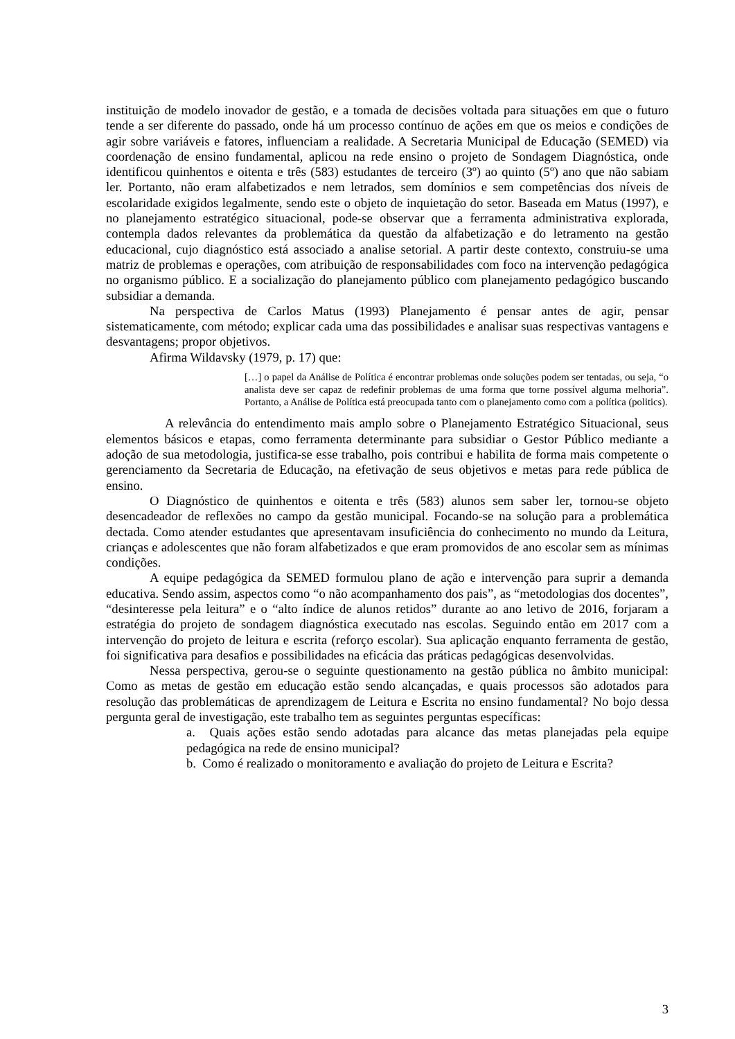instituição de modelo inovador de gestão, e a tomada de decisões voltada para situações em que o futuro tende a ser diferente do passado, onde há um processo contínuo de ações em que os meios e condições de agir sobre variáveis e fatores, influenciam a realidade. A Secretaria Municipal de Educação (SEMED) via coordenação de ensino fundamental, aplicou na rede ensino o projeto de Sondagem Diagnóstica, onde identificou quinhentos e oitenta e três (583) estudantes de terceiro (3º) ao quinto (5º) ano que não sabiam ler. Portanto, não eram alfabetizados e nem letrados, sem domínios e sem competências dos níveis de escolaridade exigidos legalmente, sendo este o objeto de inquietação do setor. Baseada em Matus (1997), e no planejamento estratégico situacional, pode-se observar que a ferramenta administrativa explorada, contempla dados relevantes da problemática da questão da alfabetização e do letramento na gestão educacional, cujo diagnóstico está associado a analise setorial. A partir deste contexto, construiu-se uma matriz de problemas e operações, com atribuição de responsabilidades com foco na intervenção pedagógica no organismo público. E a socialização do planejamento público com planejamento pedagógico buscando subsidiar a demanda.
Na perspectiva de Carlos Matus (1993) Planejamento é pensar antes de agir, pensar sistematicamente, com método; explicar cada uma das possibilidades e analisar suas respectivas vantagens e desvantagens; propor objetivos.
Afirma Wildavsky (1979, p. 17) que:
[…] o papel da Análise de Política é encontrar problemas onde soluções podem ser tentadas, ou seja, “o analista deve ser capaz de redefinir problemas de uma forma que torne possível alguma melhoria”. Portanto, a Análise de Política está preocupada tanto com o planejamento como com a política (politics).
A relevância do entendimento mais amplo sobre o Planejamento Estratégico Situacional, seus elementos básicos e etapas, como ferramenta determinante para subsidiar o Gestor Público mediante a adoção de sua metodologia, justifica-se esse trabalho, pois contribui e habilita de forma mais competente o gerenciamento da Secretaria de Educação, na efetivação de seus objetivos e metas para rede pública de ensino.
O Diagnóstico de quinhentos e oitenta e três (583) alunos sem saber ler, tornou-se objeto desencadeador de reflexões no campo da gestão municipal. Focando-se na solução para a problemática dectada. Como atender estudantes que apresentavam insuficiência do conhecimento no mundo da Leitura, crianças e adolescentes que não foram alfabetizados e que eram promovidos de ano escolar sem as mínimas condições.
A equipe pedagógica da SEMED formulou plano de ação e intervenção para suprir a demanda educativa. Sendo assim, aspectos como “o não acompanhamento dos pais”, as “metodologias dos docentes”, “desinteresse pela leitura” e o “alto índice de alunos retidos” durante ao ano letivo de 2016, forjaram a estratégia do projeto de sondagem diagnóstica executado nas escolas. Seguindo então em 2017 com a intervenção do projeto de leitura e escrita (reforço escolar). Sua aplicação enquanto ferramenta de gestão, foi significativa para desafios e possibilidades na eficácia das práticas pedagógicas desenvolvidas.
Nessa perspectiva, gerou-se o seguinte questionamento na gestão pública no âmbito municipal: Como as metas de gestão em educação estão sendo alcançadas, e quais processos são adotados para resolução das problemáticas de aprendizagem de Leitura e Escrita no ensino fundamental? No bojo dessa pergunta geral de investigação, este trabalho tem as seguintes perguntas específicas:
a. Quais ações estão sendo adotadas para alcance das metas planejadas pela equipe pedagógica na rede de ensino municipal?
b. Como é realizado o monitoramento e avaliação do projeto de Leitura e Escrita?
3